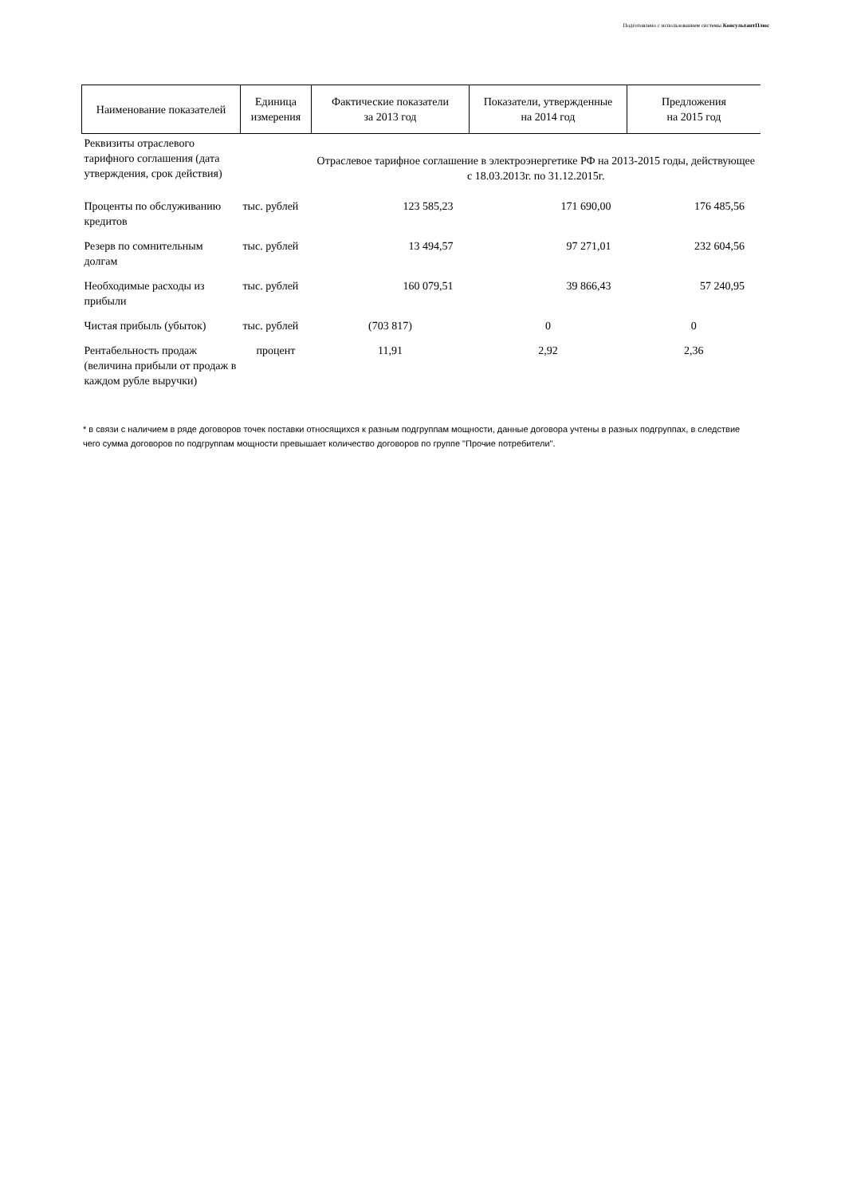Подготовлено с использованием системы КонсультантПлюс
| Наименование показателей | Единица измерения | Фактические показатели за 2013 год | Показатели, утвержденные на 2014 год | Предложения на 2015 год |
| --- | --- | --- | --- | --- |
| Реквизиты отраслевого тарифного соглашения (дата утверждения, срок действия) | | Отраслевое тарифное соглашение в электроэнергетике РФ на 2013-2015 годы, действующее с 18.03.2013г. по 31.12.2015г. | | |
| Проценты по обслуживанию кредитов | тыс. рублей | 123 585,23 | 171 690,00 | 176 485,56 |
| Резерв по сомнительным долгам | тыс. рублей | 13 494,57 | 97 271,01 | 232 604,56 |
| Необходимые расходы из прибыли | тыс. рублей | 160 079,51 | 39 866,43 | 57 240,95 |
| Чистая прибыль (убыток) | тыс. рублей | (703 817) | 0 | 0 |
| Рентабельность продаж (величина прибыли от продаж в каждом рубле выручки) | процент | 11,91 | 2,92 | 2,36 |
* в связи с наличием в ряде договоров точек поставки относящихся к разным подгруппам мощности, данные договора учтены в разных подгруппах, в следствие чего сумма договоров по подгруппам мощности превышает количество договоров по группе "Прочие потребители".